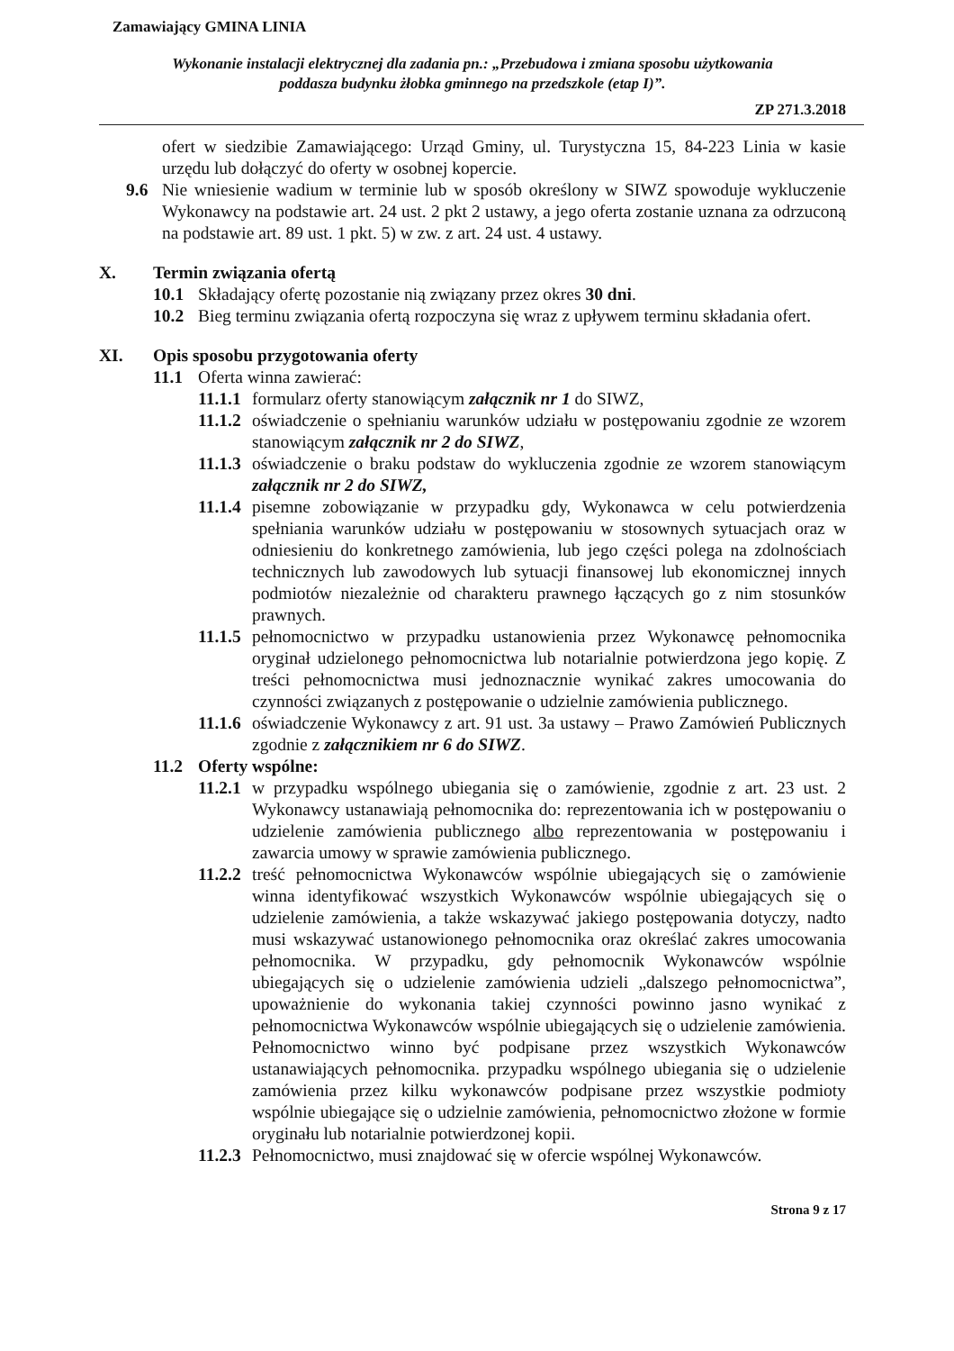Zamawiający GMINA LINIA
Wykonanie instalacji elektrycznej dla zadania pn.: „Przebudowa i zmiana sposobu użytkowania
poddasza budynku żłobka gminnego na przedszkole (etap I)”.
ZP 271.3.2018
ofert w siedzibie Zamawiającego: Urząd Gminy, ul. Turystyczna 15, 84-223 Linia w kasie urzędu lub dołączyć do oferty w osobnej kopercie.
9.6 Nie wniesienie wadium w terminie lub w sposób określony w SIWZ spowoduje wykluczenie Wykonawcy na podstawie art. 24 ust. 2 pkt 2 ustawy, a jego oferta zostanie uznana za odrzuconą na podstawie art. 89 ust. 1 pkt. 5) w zw. z art. 24 ust. 4 ustawy.
X. Termin związania ofertą
10.1 Składający ofertę pozostanie nią związany przez okres 30 dni.
10.2 Bieg terminu związania ofertą rozpoczyna się wraz z upływem terminu składania ofert.
XI. Opis sposobu przygotowania oferty
11.1 Oferta winna zawierać:
11.1.1
formularz oferty stanowiącym załącznik nr 1 do SIWZ,
11.1.2
oświadczenie o spełnianiu warunków udziału w postępowaniu zgodnie ze wzorem stanowiącym załącznik nr 2 do SIWZ,
11.1.3
oświadczenie o braku podstaw do wykluczenia zgodnie ze wzorem stanowiącym załącznik nr 2 do SIWZ,
11.1.4
pisemne zobowiązanie w przypadku gdy, Wykonawca w celu potwierdzenia spełniania warunków udziału w postępowaniu w stosownych sytuacjach oraz w odniesieniu do konkretnego zamówienia, lub jego części polega na zdolnościach technicznych lub zawodowych lub sytuacji finansowej lub ekonomicznej innych podmiotów niezależnie od charakteru prawnego łączących go z nim stosunków prawnych.
11.1.5
pełnomocnictwo w przypadku ustanowienia przez Wykonawcę pełnomocnika oryginał udzielonego pełnomocnictwa lub notarialnie potwierdzona jego kopię. Z treści pełnomocnictwa musi jednoznacznie wynikać zakres umocowania do czynności związanych z postępowanie o udzielnie zamówienia publicznego.
11.1.6
oświadczenie Wykonawcy z art. 91 ust. 3a ustawy – Prawo Zamówień Publicznych zgodnie z załącznikiem nr 6 do SIWZ.
11.2 Oferty wspólne:
11.2.1
w przypadku wspólnego ubiegania się o zamówienie, zgodnie z art. 23 ust. 2 Wykonawcy ustanawiają pełnomocnika do: reprezentowania ich w postępowaniu o udzielenie zamówienia publicznego albo reprezentowania w postępowaniu i zawarcia umowy w sprawie zamówienia publicznego.
11.2.2
treść pełnomocnictwa Wykonawców wspólnie ubiegających się o zamówienie winna identyfikować wszystkich Wykonawców wspólnie ubiegających się o udzielenie zamówienia, a także wskazywać jakiego postępowania dotyczy, nadto musi wskazywać ustanowionego pełnomocnika oraz określać zakres umocowania pełnomocnika. W przypadku, gdy pełnomocnik Wykonawców wspólnie ubiegających się o udzielenie zamówienia udzieli „dalszego pełnomocnictwa”, upoważnienie do wykonania takiej czynności powinno jasno wynikać z pełnomocnictwa Wykonawców wspólnie ubiegających się o udzielenie zamówienia. Pełnomocnictwo winno być podpisane przez wszystkich Wykonawców ustanawiających pełnomocnika. przypadku wspólnego ubiegania się o udzielenie zamówienia przez kilku wykonawców podpisane przez wszystkie podmioty wspólnie ubiegające się o udzielnie zamówienia, pełnomocnictwo złożone w formie oryginału lub notarialnie potwierdzonej kopii.
11.2.3
Pełnomocnictwo, musi znajdować się w ofercie wspólnej Wykonawców.
Strona 9 z 17